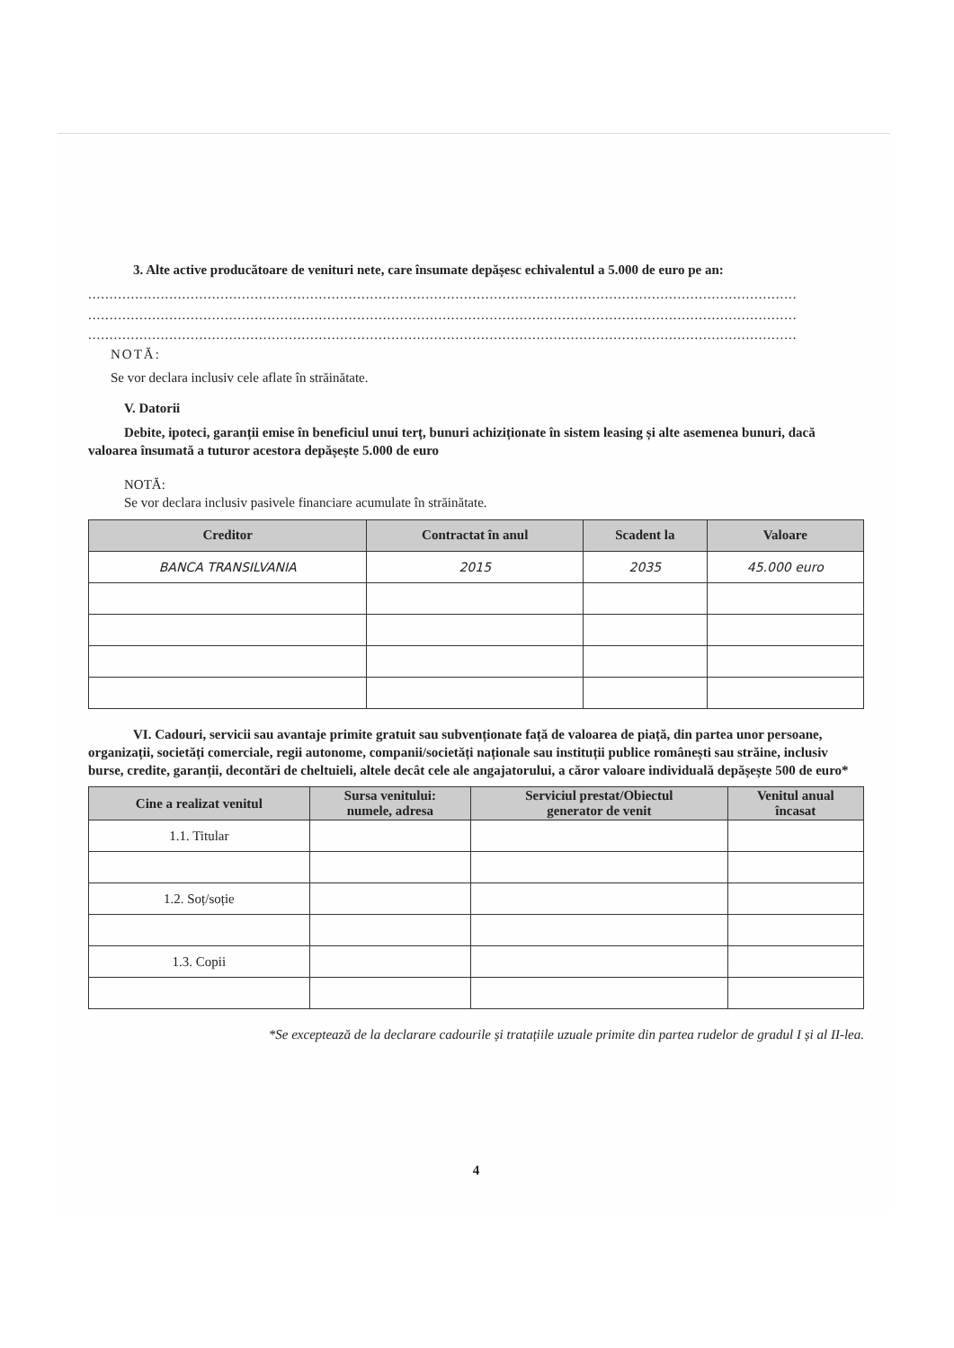3. Alte active producătoare de venituri nete, care însumate depășesc echivalentul a 5.000 de euro pe an:
......................................................................................................................................................................
......................................................................................................................................................................
......................................................................................................................................................................
NOTĂ:
Se vor declara inclusiv cele aflate în străinătate.
V. Datorii
Debite, ipoteci, garanții emise în beneficiul unui terț, bunuri achiziționate în sistem leasing și alte asemenea bunuri, dacă valoarea însumată a tuturor acestora depășește 5.000 de euro
NOTĂ:
Se vor declara inclusiv pasivele financiare acumulate în străinătate.
| Creditor | Contractat în anul | Scadent la | Valoare |
| --- | --- | --- | --- |
| BANCA TRANSILVANIA | 2015 | 2035 | 45.000 euro |
VI. Cadouri, servicii sau avantaje primite gratuit sau subvenționate față de valoarea de piață, din partea unor persoane, organizații, societăți comerciale, regii autonome, companii/societăți naționale sau instituții publice românești sau străine, inclusiv burse, credite, garanții, decontări de cheltuieli, altele decât cele ale angajatorului, a căror valoare individuală depășește 500 de euro*
| Cine a realizat venitul | Sursa venitului: numele, adresa | Serviciul prestat/Obiectul generator de venit | Venitul anual încasat |
| --- | --- | --- | --- |
| 1.1. Titular | | | |
| 1.2. Soț/soție | | | |
| 1.3. Copii | | | |
*Se exceptează de la declarare cadourile și tratațiile uzuale primite din partea rudelor de gradul I și al II-lea.
4